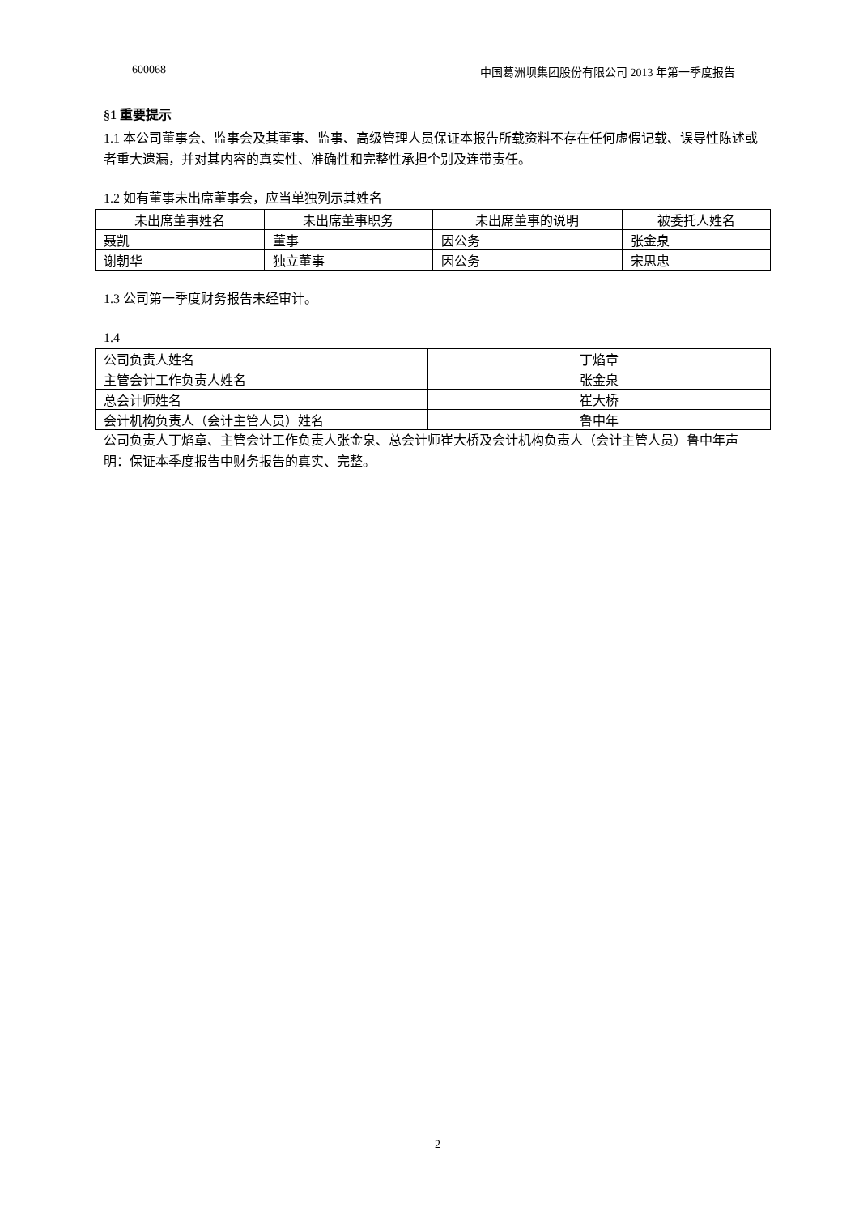600068 中国葛洲坝集团股份有限公司 2013 年第一季度报告
§1 重要提示
1.1 本公司董事会、监事会及其董事、监事、高级管理人员保证本报告所载资料不存在任何虚假记载、误导性陈述或者重大遗漏，并对其内容的真实性、准确性和完整性承担个别及连带责任。
1.2 如有董事未出席董事会，应当单独列示其姓名
| 未出席董事姓名 | 未出席董事职务 | 未出席董事的说明 | 被委托人姓名 |
| --- | --- | --- | --- |
| 聂凯 | 董事 | 因公务 | 张金泉 |
| 谢朝华 | 独立董事 | 因公务 | 宋思忠 |
1.3 公司第一季度财务报告未经审计。
1.4
| 公司负责人姓名 | 丁焰章 |
| 主管会计工作负责人姓名 | 张金泉 |
| 总会计师姓名 | 崔大桥 |
| 会计机构负责人（会计主管人员）姓名 | 鲁中年 |
公司负责人丁焰章、主管会计工作负责人张金泉、总会计师崔大桥及会计机构负责人（会计主管人员）鲁中年声明：保证本季度报告中财务报告的真实、完整。
2